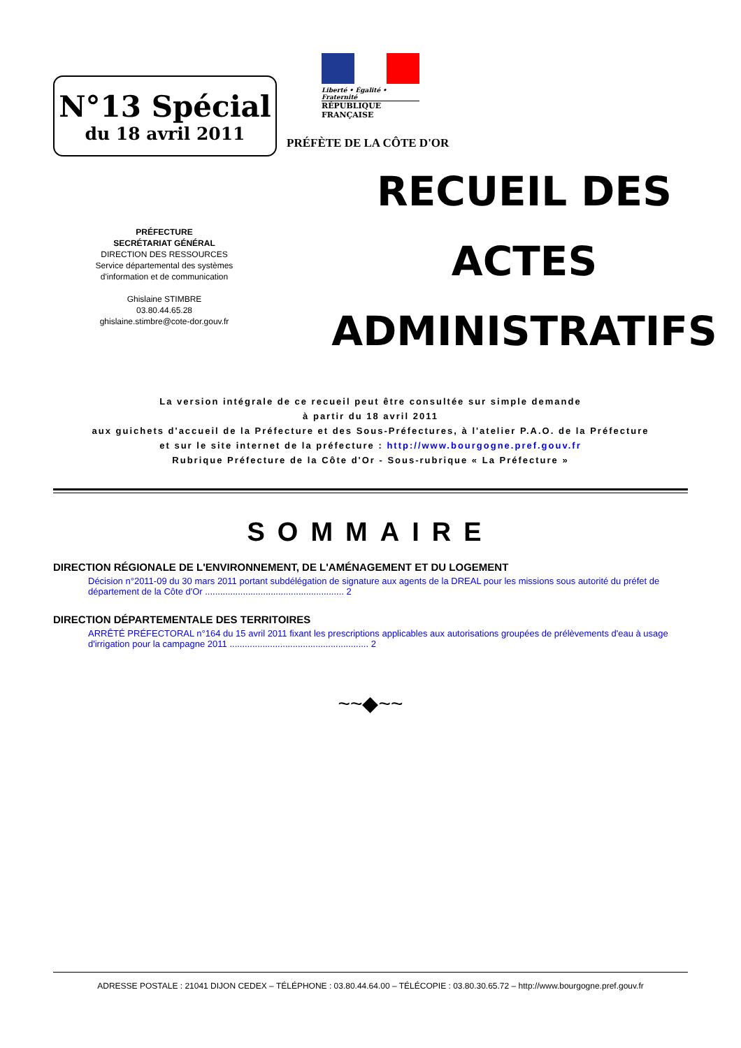N°13 Spécial
du 18 avril 2011
Liberté • Égalité • Fraternité
RÉPUBLIQUE FRANÇAISE
PRÉFÈTE DE LA CÔTE D'OR
PRÉFECTURE
SECRÉTARIAT GÉNÉRAL
DIRECTION DES RESSOURCES
Service départemental des systèmes
d'information et de communication
Ghislaine STIMBRE
03.80.44.65.28
ghislaine.stimbre@cote-dor.gouv.fr
RECUEIL DES
ACTES
ADMINISTRATIFS
La version intégrale de ce recueil peut être consultée sur simple demande
à partir du 18 avril 2011
aux guichets d'accueil de la Préfecture et des Sous-Préfectures, à l'atelier P.A.O. de la Préfecture
et sur le site internet de la préfecture : http://www.bourgogne.pref.gouv.fr
Rubrique Préfecture de la Côte d'Or - Sous-rubrique « La Préfecture »
SOMMAIRE
DIRECTION RÉGIONALE DE L'ENVIRONNEMENT, DE L'AMÉNAGEMENT ET DU LOGEMENT
Décision n°2011-09 du 30 mars 2011 portant subdélégation de signature aux agents de la DREAL pour les missions sous autorité du préfet de département de la Côte d'Or ....................................................... 2
DIRECTION DÉPARTEMENTALE DES TERRITOIRES
ARRÊTÉ PRÉFECTORAL n°164 du 15 avril 2011 fixant les prescriptions applicables aux autorisations groupées de prélèvements d'eau à usage d'irrigation pour la campagne 2011 ....................................................... 2
~~◆~~
ADRESSE POSTALE : 21041 DIJON CEDEX – TÉLÉPHONE : 03.80.44.64.00 – TÉLÉCOPIE : 03.80.30.65.72 – http://www.bourgogne.pref.gouv.fr